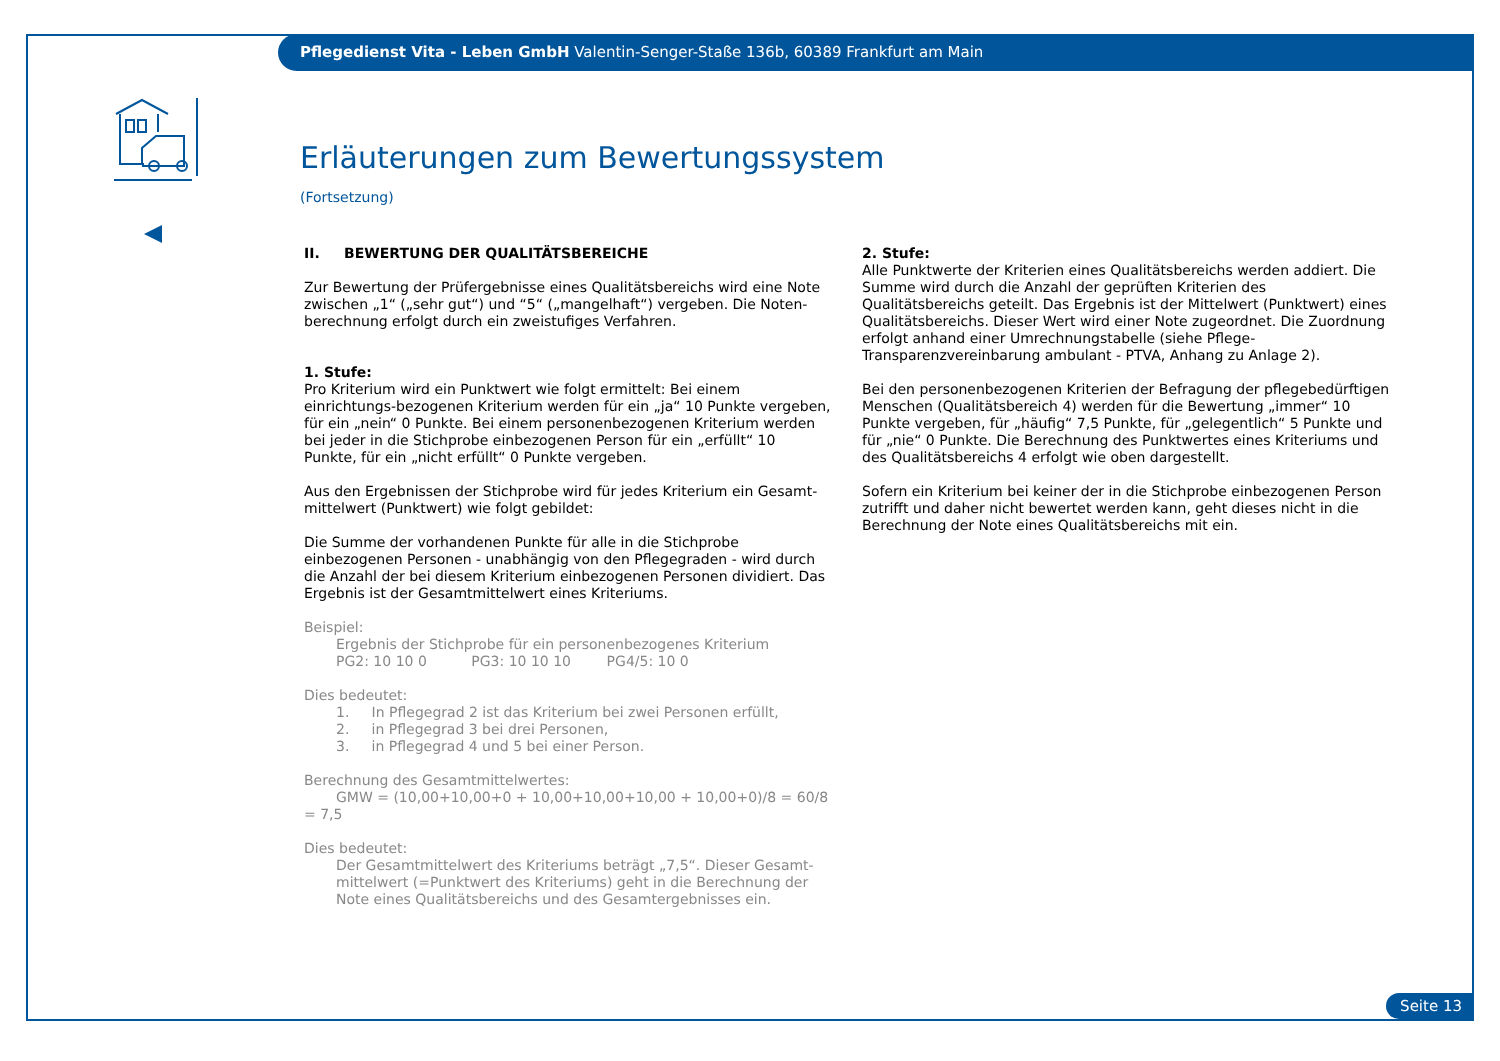Pflegedienst Vita - Leben GmbH Valentin-Senger-Staße 136b, 60389 Frankfurt am Main
Erläuterungen zum Bewertungssystem
(Fortsetzung)
II. BEWERTUNG DER QUALITÄTSBEREICHE
Zur Bewertung der Prüfergebnisse eines Qualitätsbereichs wird eine Note zwischen „1“ („sehr gut“) und “5“ („mangelhaft“) vergeben. Die Noten-berechnung erfolgt durch ein zweistufiges Verfahren.
1. Stufe:
Pro Kriterium wird ein Punktwert wie folgt ermittelt: Bei einem einrichtungs-bezogenen Kriterium werden für ein „ja“ 10 Punkte vergeben, für ein „nein“ 0 Punkte. Bei einem personenbezogenen Kriterium werden bei jeder in die Stichprobe einbezogenen Person für ein „erfüllt“ 10 Punkte, für ein „nicht erfüllt“ 0 Punkte vergeben.
Aus den Ergebnissen der Stichprobe wird für jedes Kriterium ein Gesamt-mittelwert (Punktwert) wie folgt gebildet:
Die Summe der vorhandenen Punkte für alle in die Stichprobe einbezogenen Personen - unabhängig von den Pflegegraden - wird durch die Anzahl der bei diesem Kriterium einbezogenen Personen dividiert. Das Ergebnis ist der Gesamtmittelwert eines Kriteriums.
Beispiel:
Ergebnis der Stichprobe für ein personenbezogenes Kriterium
PG2: 10 10 0 PG3: 10 10 10 PG4/5: 10 0
Dies bedeutet:
1. In Pflegegrad 2 ist das Kriterium bei zwei Personen erfüllt,
2. in Pflegegrad 3 bei drei Personen,
3. in Pflegegrad 4 und 5 bei einer Person.
Berechnung des Gesamtmittelwertes:
GMW = (10,00+10,00+0 + 10,00+10,00+10,00 + 10,00+0)/8 = 60/8 = 7,5
Dies bedeutet:
Der Gesamtmittelwert des Kriteriums beträgt „7,5“. Dieser Gesamt-mittelwert (=Punktwert des Kriteriums) geht in die Berechnung der Note eines Qualitätsbereichs und des Gesamtergebnisses ein.
2. Stufe:
Alle Punktwerte der Kriterien eines Qualitätsbereichs werden addiert. Die Summe wird durch die Anzahl der geprüften Kriterien des Qualitätsbereichs geteilt. Das Ergebnis ist der Mittelwert (Punktwert) eines Qualitätsbereichs. Dieser Wert wird einer Note zugeordnet. Die Zuordnung erfolgt anhand einer Umrechnungstabelle (siehe Pflege-Transparenzvereinbarung ambulant - PTVA, Anhang zu Anlage 2).
Bei den personenbezogenen Kriterien der Befragung der pflegebedürftigen Menschen (Qualitätsbereich 4) werden für die Bewertung „immer“ 10 Punkte vergeben, für „häufig“ 7,5 Punkte, für „gelegentlich“ 5 Punkte und für „nie“ 0 Punkte. Die Berechnung des Punktwertes eines Kriteriums und des Qualitätsbereichs 4 erfolgt wie oben dargestellt.
Sofern ein Kriterium bei keiner der in die Stichprobe einbezogenen Person zutrifft und daher nicht bewertet werden kann, geht dieses nicht in die Berechnung der Note eines Qualitätsbereichs mit ein.
Seite 13